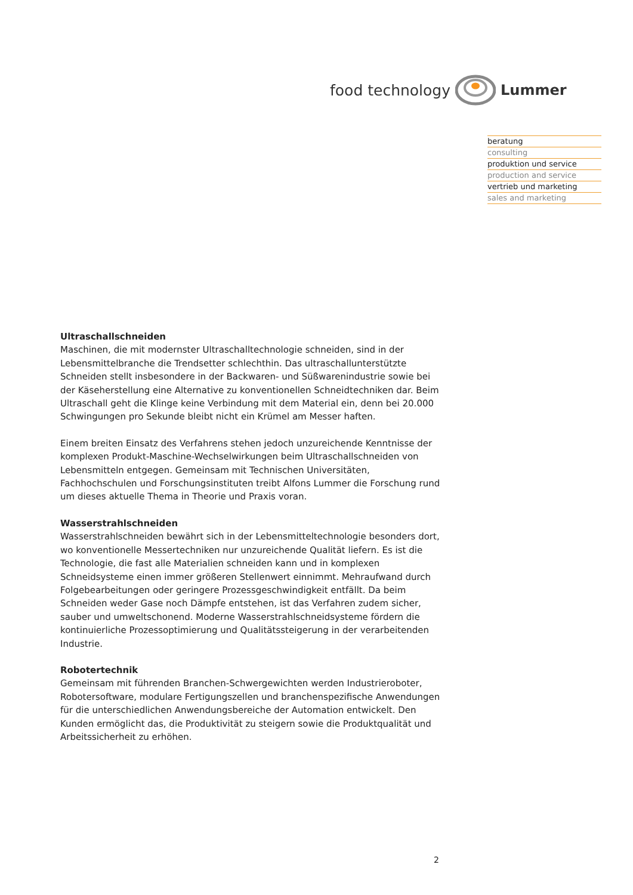food technology Lummer
beratung
consulting
produktion und service
production and service
vertrieb und marketing
sales and marketing
Ultraschallschneiden
Maschinen, die mit modernster Ultraschalltechnologie schneiden, sind in der Lebensmittelbranche die Trendsetter schlechthin. Das ultraschallunterstützte Schneiden stellt insbesondere in der Backwaren- und Süßwarenindustrie sowie bei der Käseherstellung eine Alternative zu konventionellen Schneidtechniken dar. Beim Ultraschall geht die Klinge keine Verbindung mit dem Material ein, denn bei 20.000 Schwingungen pro Sekunde bleibt nicht ein Krümel am Messer haften.
Einem breiten Einsatz des Verfahrens stehen jedoch unzureichende Kenntnisse der komplexen Produkt-Maschine-Wechselwirkungen beim Ultraschallschneiden von Lebensmitteln entgegen. Gemeinsam mit Technischen Universitäten, Fachhochschulen und Forschungsinstituten treibt Alfons Lummer die Forschung rund um dieses aktuelle Thema in Theorie und Praxis voran.
Wasserstrahlschneiden
Wasserstrahlschneiden bewährt sich in der Lebensmitteltechnologie besonders dort, wo konventionelle Messertechniken nur unzureichende Qualität liefern. Es ist die Technologie, die fast alle Materialien schneiden kann und in komplexen Schneidsysteme einen immer größeren Stellenwert einnimmt. Mehraufwand durch Folgebearbeitungen oder geringere Prozessgeschwindigkeit entfällt. Da beim Schneiden weder Gase noch Dämpfe entstehen, ist das Verfahren zudem sicher, sauber und umweltschonend. Moderne Wasserstrahlschneidsysteme fördern die kontinuierliche Prozessoptimierung und Qualitätssteigerung in der verarbeitenden Industrie.
Robotertechnik
Gemeinsam mit führenden Branchen-Schwergewichten werden Industrieroboter, Robotersoftware, modulare Fertigungszellen und branchenspezifische Anwendungen für die unterschiedlichen Anwendungsbereiche der Automation entwickelt. Den Kunden ermöglicht das, die Produktivität zu steigern sowie die Produktqualität und Arbeitssicherheit zu erhöhen.
2